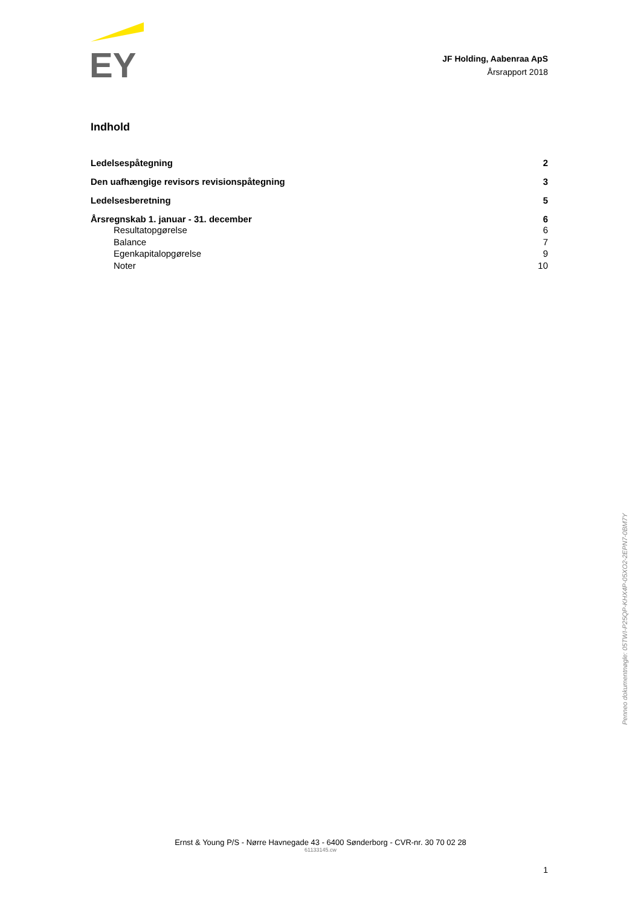EY
JF Holding, Aabenraa ApS
Årsrapport 2018
Indhold
Ledelsespåtegning 2
Den uafhængige revisors revisionspåtegning 3
Ledelsesberetning 5
Årsregnskab 1. januar - 31. december 6
Resultatopgørelse 6
Balance 7
Egenkapitalopgørelse 9
Noter 10
Ernst & Young P/S - Nørre Havnegade 43 - 6400 Sønderborg - CVR-nr. 30 70 02 28
61133145.cw
1
Penneo dokumentnøgle: 05TWI-P25QP-KHX4P-05XO2-2EPN7-0BM7Y